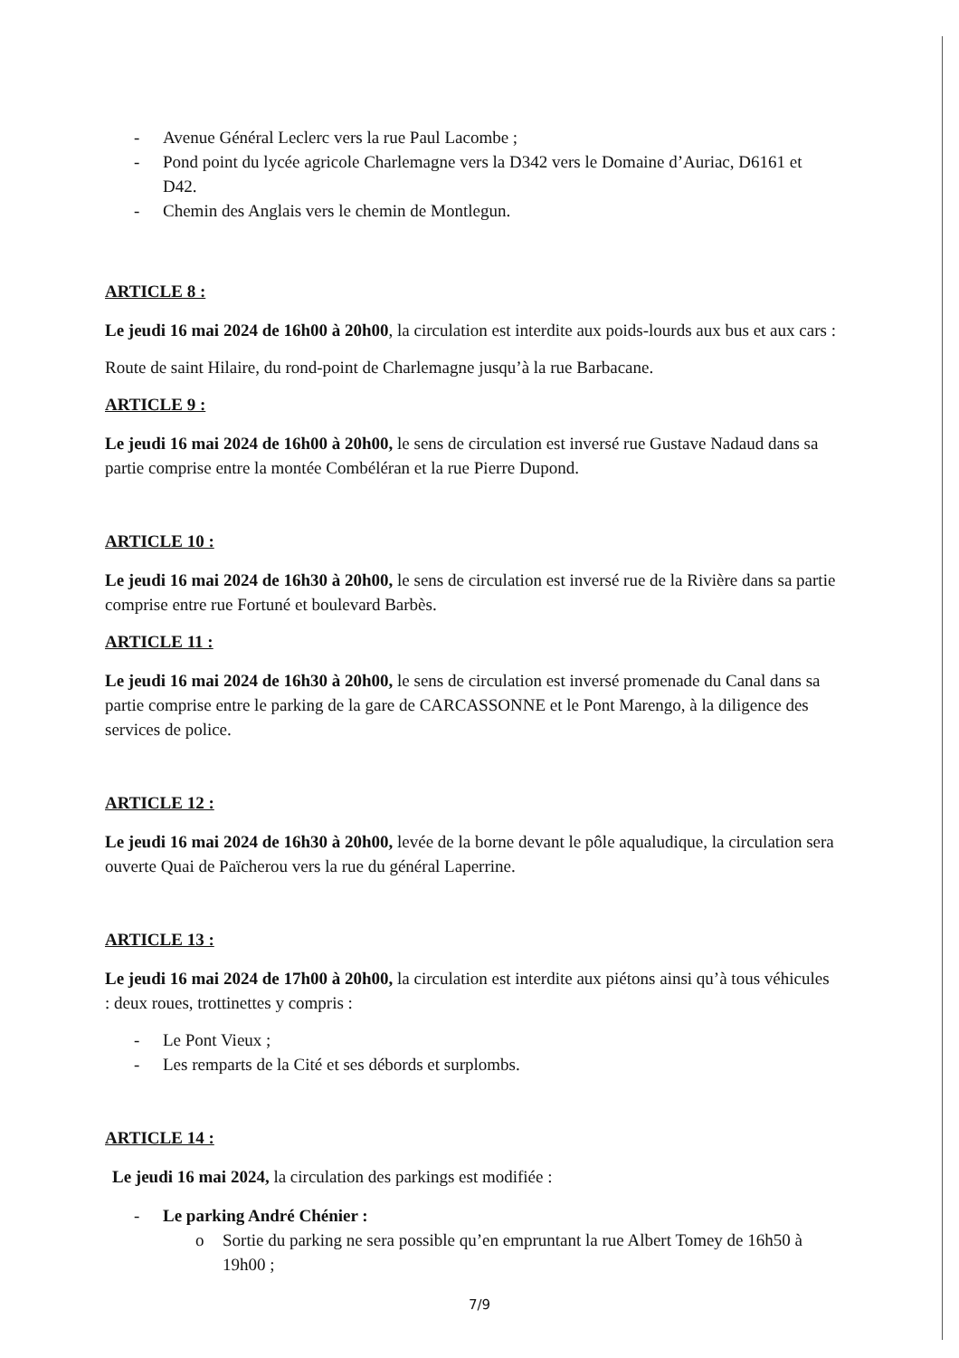- Avenue Général Leclerc vers la rue Paul Lacombe ;
- Pond point du lycée agricole Charlemagne vers la D342 vers le Domaine d’Auriac, D6161 et D42.
- Chemin des Anglais vers le chemin de Montlegun.
ARTICLE 8 :
Le jeudi 16 mai 2024 de 16h00 à 20h00, la circulation est interdite aux poids-lourds aux bus et aux cars :
Route de saint Hilaire, du rond-point de Charlemagne jusqu’à la rue Barbacane.
ARTICLE 9 :
Le jeudi 16 mai 2024 de 16h00 à 20h00, le sens de circulation est inversé rue Gustave Nadaud dans sa partie comprise entre la montée Combéléran et la rue Pierre Dupond.
ARTICLE 10 :
Le jeudi 16 mai 2024 de 16h30 à 20h00, le sens de circulation est inversé rue de la Rivière dans sa partie comprise entre rue Fortuné et boulevard Barbès.
ARTICLE 11 :
Le jeudi 16 mai 2024 de 16h30 à 20h00, le sens de circulation est inversé promenade du Canal dans sa partie comprise entre le parking de la gare de CARCASSONNE et le Pont Marengo, à la diligence des services de police.
ARTICLE 12 :
Le jeudi 16 mai 2024 de 16h30 à 20h00, levée de la borne devant le pôle aqualudique, la circulation sera ouverte Quai de Païcherou vers la rue du général Laperrine.
ARTICLE 13 :
Le jeudi 16 mai 2024 de 17h00 à 20h00, la circulation est interdite aux piétons ainsi qu’à tous véhicules : deux roues, trottinettes y compris :
- Le Pont Vieux ;
- Les remparts de la Cité et ses débords et surplombs.
ARTICLE 14 :
Le jeudi 16 mai 2024, la circulation des parkings est modifiée :
- Le parking André Chénier :
o Sortie du parking ne sera possible qu’en empruntant la rue Albert Tomey de 16h50 à 19h00 ;
7/9